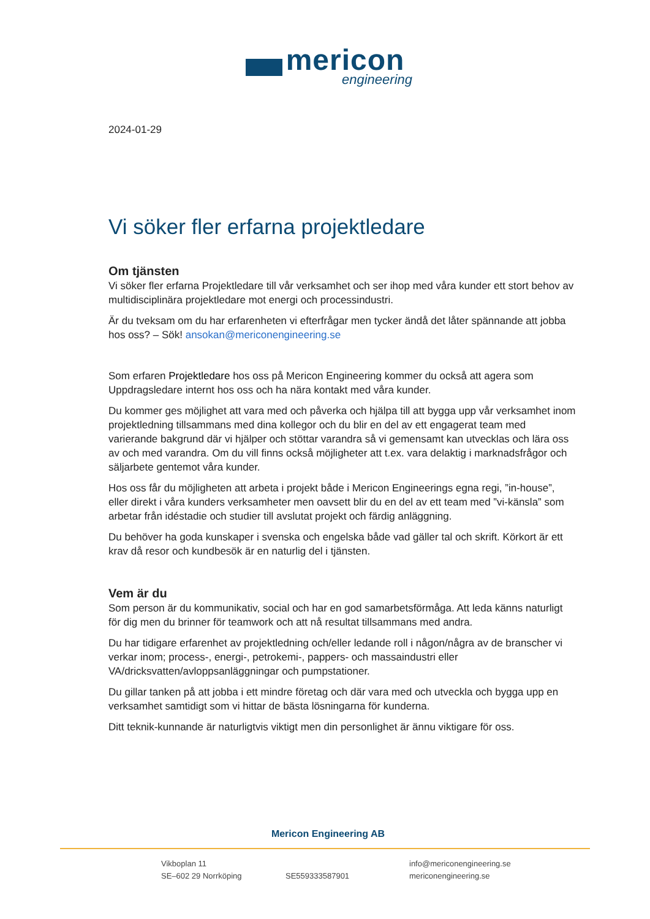mericon
engineering
2024-01-29
Vi söker fler erfarna projektledare
Om tjänsten
Vi söker fler erfarna Projektledare till vår verksamhet och ser ihop med våra kunder ett stort behov av multidisciplinära projektledare mot energi och processindustri.
Är du tveksam om du har erfarenheten vi efterfrågar men tycker ändå det låter spännande att jobba hos oss? – Sök! ansokan@mericonengineering.se
Som erfaren Projektledare hos oss på Mericon Engineering kommer du också att agera som Uppdragsledare internt hos oss och ha nära kontakt med våra kunder.
Du kommer ges möjlighet att vara med och påverka och hjälpa till att bygga upp vår verksamhet inom projektledning tillsammans med dina kollegor och du blir en del av ett engagerat team med varierande bakgrund där vi hjälper och stöttar varandra så vi gemensamt kan utvecklas och lära oss av och med varandra. Om du vill finns också möjligheter att t.ex. vara delaktig i marknadsfrågor och säljarbete gentemot våra kunder.
Hos oss får du möjligheten att arbeta i projekt både i Mericon Engineerings egna regi, ”in-house”, eller direkt i våra kunders verksamheter men oavsett blir du en del av ett team med ”vi-känsla” som arbetar från idéstadie och studier till avslutat projekt och färdig anläggning.
Du behöver ha goda kunskaper i svenska och engelska både vad gäller tal och skrift. Körkort är ett krav då resor och kundbesök är en naturlig del i tjänsten.
Vem är du
Som person är du kommunikativ, social och har en god samarbetsförmåga. Att leda känns naturligt för dig men du brinner för teamwork och att nå resultat tillsammans med andra.
Du har tidigare erfarenhet av projektledning och/eller ledande roll i någon/några av de branscher vi verkar inom; process-, energi-, petrokemi-, pappers- och massaindustri eller VA/dricksvatten/avloppsanläggningar och pumpstationer.
Du gillar tanken på att jobba i ett mindre företag och där vara med och utveckla och bygga upp en verksamhet samtidigt som vi hittar de bästa lösningarna för kunderna.
Ditt teknik-kunnande är naturligtvis viktigt men din personlighet är ännu viktigare för oss.
Mericon Engineering AB
Vikboplan 11
SE–602 29 Norrköping
SE559333587901
info@mericonengineering.se
mericonengineering.se